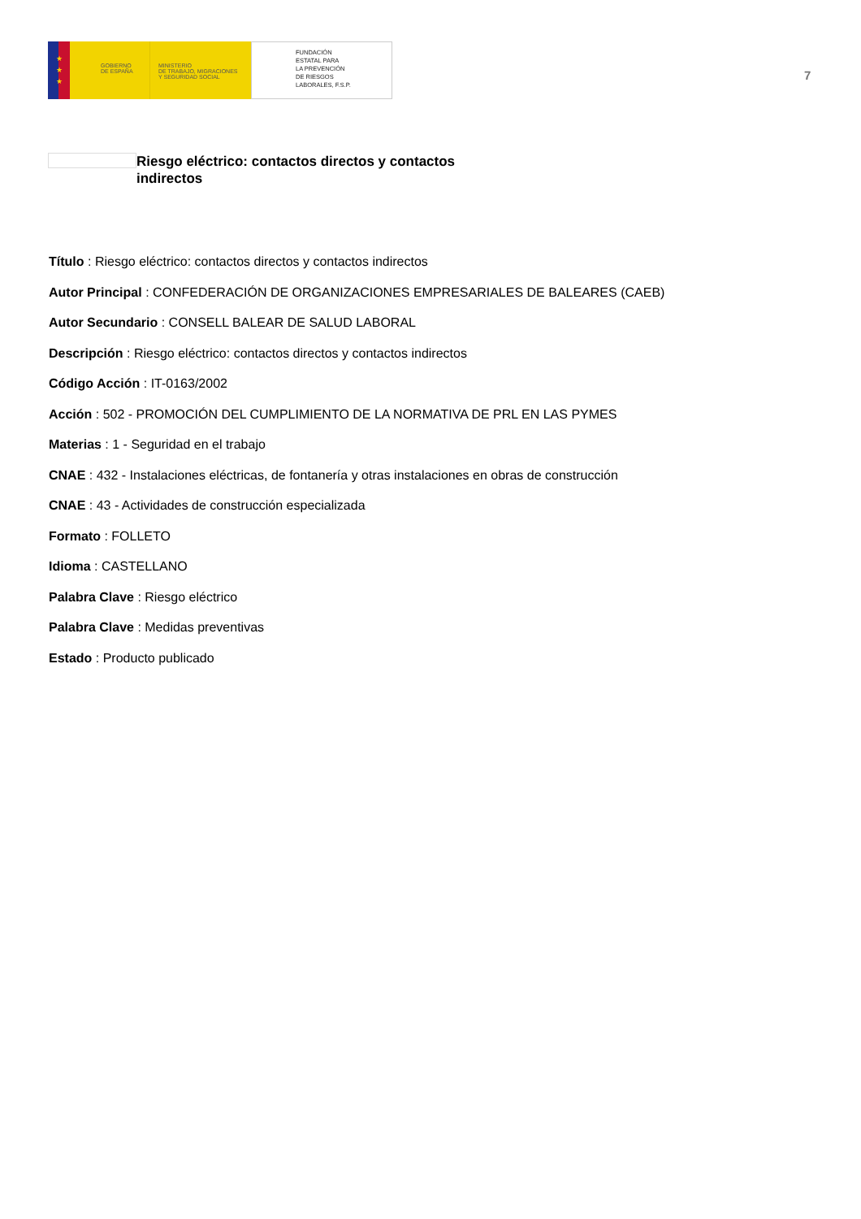★
★
★
GOBIERNO
DE ESPAÑA
MINISTERIO
DE TRABAJO, MIGRACIONES
Y SEGURIDAD SOCIAL
FUNDACIÓN
ESTATAL PARA
LA PREVENCIÓN
DE RIESGOS
LABORALES, F.S.P.
7
Riesgo eléctrico: contactos directos y contactos indirectos
Título : Riesgo eléctrico: contactos directos y contactos indirectos
Autor Principal : CONFEDERACIÓN DE ORGANIZACIONES EMPRESARIALES DE BALEARES (CAEB)
Autor Secundario : CONSELL BALEAR DE SALUD LABORAL
Descripción : Riesgo eléctrico: contactos directos y contactos indirectos
Código Acción : IT-0163/2002
Acción : 502 - PROMOCIÓN DEL CUMPLIMIENTO DE LA NORMATIVA DE PRL EN LAS PYMES
Materias : 1 - Seguridad en el trabajo
CNAE : 432 - Instalaciones eléctricas, de fontanería y otras instalaciones en obras de construcción
CNAE : 43 - Actividades de construcción especializada
Formato : FOLLETO
Idioma : CASTELLANO
Palabra Clave : Riesgo eléctrico
Palabra Clave : Medidas preventivas
Estado : Producto publicado